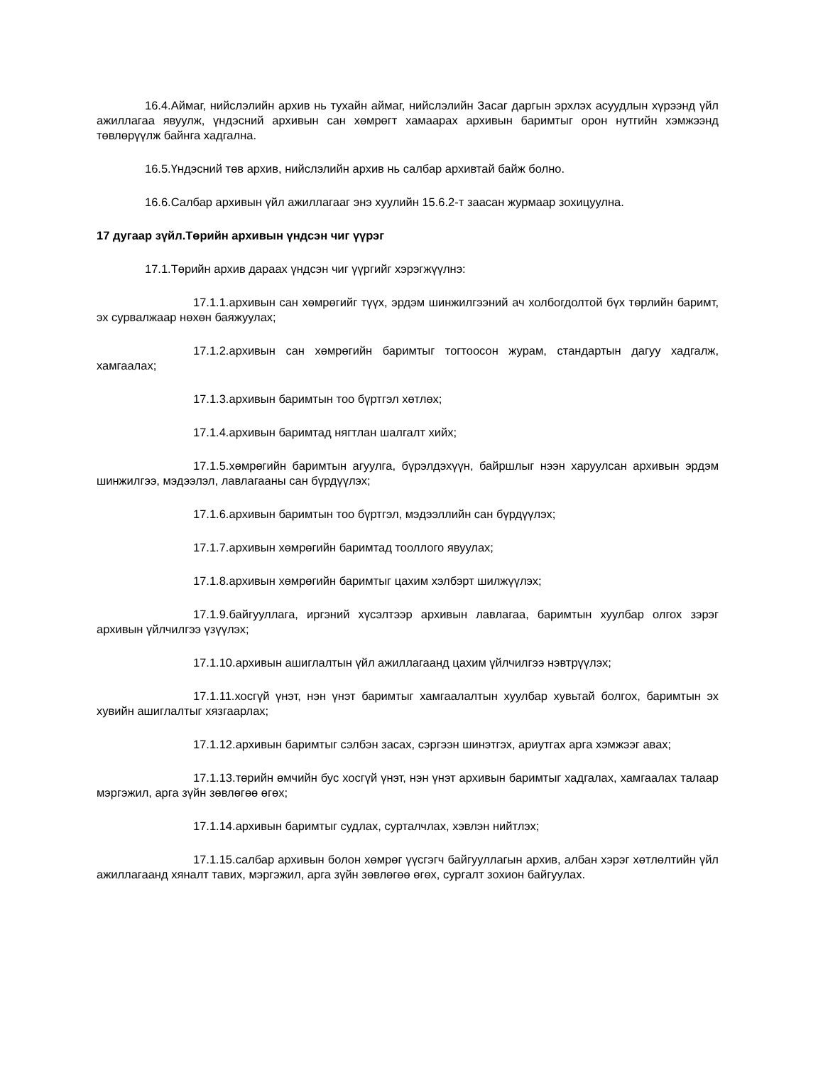16.4.Аймаг, нийслэлийн архив нь тухайн аймаг, нийслэлийн Засаг даргын эрхлэх асуудлын хүрээнд үйл ажиллагаа явуулж, үндэсний архивын сан хөмрөгт хамаарах архивын баримтыг орон нутгийн хэмжээнд төвлөрүүлж байнга хадгална.
16.5.Үндэсний төв архив, нийслэлийн архив нь салбар архивтай байж болно.
16.6.Салбар архивын үйл ажиллагааг энэ хуулийн 15.6.2-т заасан журмаар зохицуулна.
17 дугаар зүйл.Төрийн архивын үндсэн чиг үүрэг
17.1.Төрийн архив дараах үндсэн чиг үүргийг хэрэгжүүлнэ:
17.1.1.архивын сан хөмрөгийг түүх, эрдэм шинжилгээний ач холбогдолтой бүх төрлийн баримт, эх сурвалжаар нөхөн баяжуулах;
17.1.2.архивын сан хөмрөгийн баримтыг тогтоосон журам, стандартын дагуу хадгалж, хамгаалах;
17.1.3.архивын баримтын тоо бүртгэл хөтлөх;
17.1.4.архивын баримтад нягтлан шалгалт хийх;
17.1.5.хөмрөгийн баримтын агуулга, бүрэлдэхүүн, байршлыг нээн харуулсан архивын эрдэм шинжилгээ, мэдээлэл, лавлагааны сан бүрдүүлэх;
17.1.6.архивын баримтын тоо бүртгэл, мэдээллийн сан бүрдүүлэх;
17.1.7.архивын хөмрөгийн баримтад тооллого явуулах;
17.1.8.архивын хөмрөгийн баримтыг цахим хэлбэрт шилжүүлэх;
17.1.9.байгууллага, иргэний хүсэлтээр архивын лавлагаа, баримтын хуулбар олгох зэрэг архивын үйлчилгээ үзүүлэх;
17.1.10.архивын ашиглалтын үйл ажиллагаанд цахим үйлчилгээ нэвтрүүлэх;
17.1.11.хосгүй үнэт, нэн үнэт баримтыг хамгаалалтын хуулбар хувьтай болгох, баримтын эх хувийн ашиглалтыг хязгаарлах;
17.1.12.архивын баримтыг сэлбэн засах, сэргээн шинэтгэх, ариутгах арга хэмжээг авах;
17.1.13.төрийн өмчийн бус хосгүй үнэт, нэн үнэт архивын баримтыг хадгалах, хамгаалах талаар мэргэжил, арга зүйн зөвлөгөө өгөх;
17.1.14.архивын баримтыг судлах, сурталчлах, хэвлэн нийтлэх;
17.1.15.салбар архивын болон хөмрөг үүсгэгч байгууллагын архив, албан хэрэг хөтлөлтийн үйл ажиллагаанд хяналт тавих, мэргэжил, арга зүйн зөвлөгөө өгөх, сургалт зохион байгуулах.